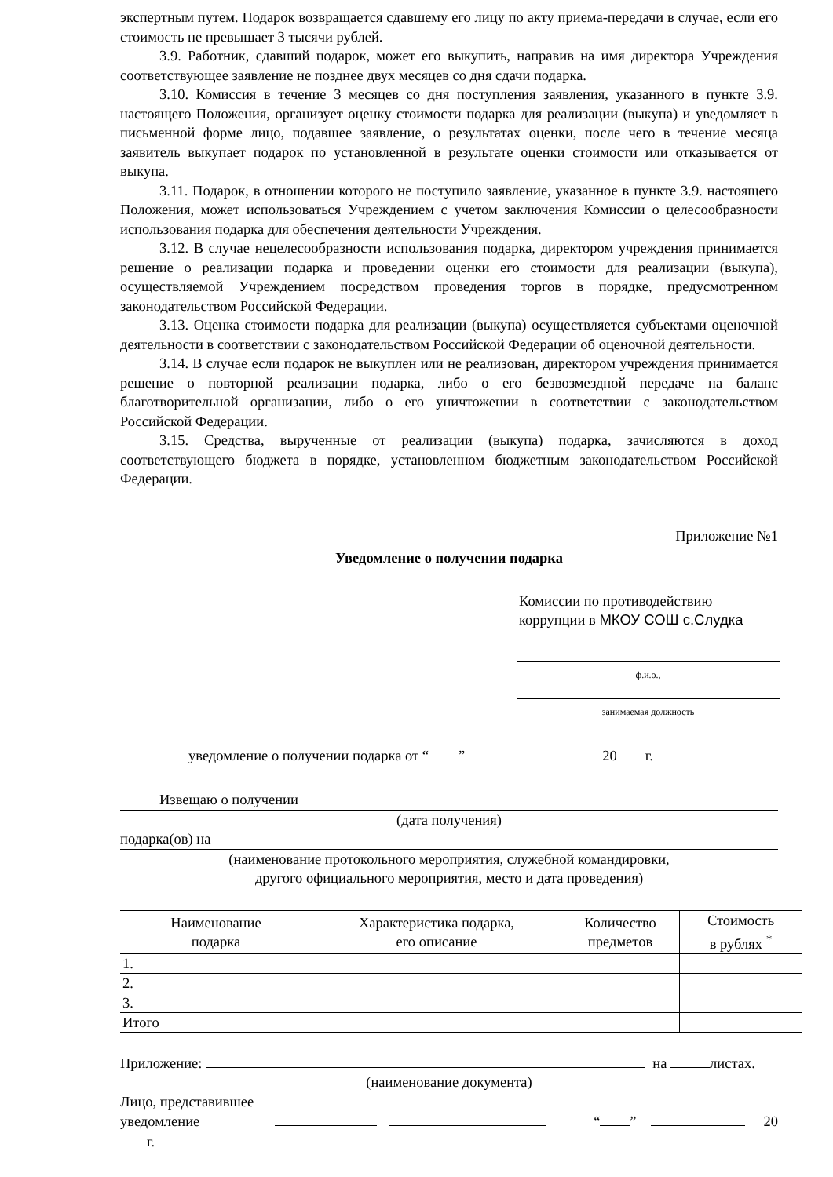экспертным путем. Подарок возвращается сдавшему его лицу по акту приема-передачи в случае, если его стоимость не превышает 3 тысячи рублей.
3.9. Работник, сдавший подарок, может его выкупить, направив на имя директора Учреждения соответствующее заявление не позднее двух месяцев со дня сдачи подарка.
3.10. Комиссия в течение 3 месяцев со дня поступления заявления, указанного в пункте 3.9. настоящего Положения, организует оценку стоимости подарка для реализации (выкупа) и уведомляет в письменной форме лицо, подавшее заявление, о результатах оценки, после чего в течение месяца заявитель выкупает подарок по установленной в результате оценки стоимости или отказывается от выкупа.
3.11. Подарок, в отношении которого не поступило заявление, указанное в пункте 3.9. настоящего Положения, может использоваться Учреждением с учетом заключения Комиссии о целесообразности использования подарка для обеспечения деятельности Учреждения.
3.12. В случае нецелесообразности использования подарка, директором учреждения принимается решение о реализации подарка и проведении оценки его стоимости для реализации (выкупа), осуществляемой Учреждением посредством проведения торгов в порядке, предусмотренном законодательством Российской Федерации.
3.13. Оценка стоимости подарка для реализации (выкупа) осуществляется субъектами оценочной деятельности в соответствии с законодательством Российской Федерации об оценочной деятельности.
3.14. В случае если подарок не выкуплен или не реализован, директором учреждения принимается решение о повторной реализации подарка, либо о его безвозмездной передаче на баланс благотворительной организации, либо о его уничтожении в соответствии с законодательством Российской Федерации.
3.15. Средства, вырученные от реализации (выкупа) подарка, зачисляются в доход соответствующего бюджета в порядке, установленном бюджетным законодательством Российской Федерации.
Приложение №1
Уведомление о получении подарка
Комиссии по противодействию
коррупции в МКОУ СОШ с.Слудка
ф.и.о.,
занимаемая должность
уведомление о получении подарка от “ ” 20 г.
Извещаю о получении
(дата получения)
подарка(ов) на
(наименование протокольного мероприятия, служебной командировки,
другого официального мероприятия, место и дата проведения)
| Наименование подарка | Характеристика подарка, его описание | Количество предметов | Стоимость в рублях <sup>*</sup> |
| --- | --- | --- | --- |
| 1. | | | |
| 2. | | | |
| 3. | | | |
| Итого | | | |
Приложение: на листах.
(наименование документа)
Лицо, представившее
уведомление “ ” 20 г.